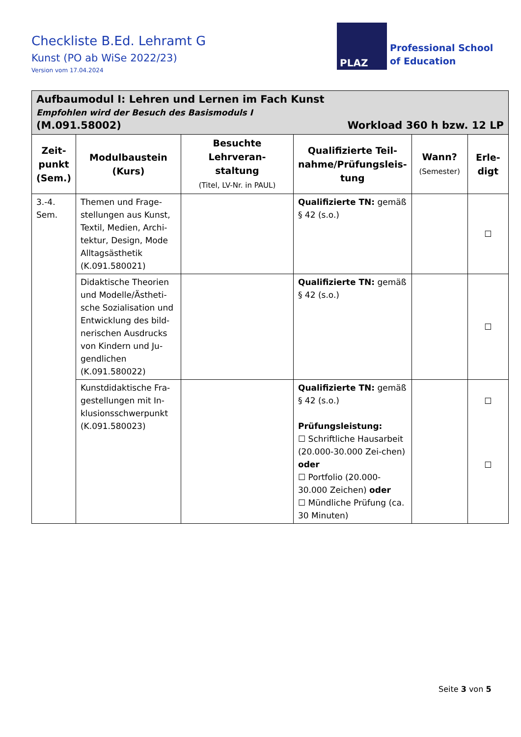Checkliste B.Ed. Lehramt G
Kunst (PO ab WiSe 2022/23)
Version vom 17.04.2024
PLAZ
Professional School
of Education
| Aufbaumodul I: Lehren und Lernen im Fach Kunst Empfohlen wird der Besuch des Basismoduls I (M.091.58002) Workload 360 h bzw. 12 LP | | | | | |
| Zeit- punkt (Sem.) | Modulbaustein (Kurs) | Besuchte Lehrveran- staltung (Titel, LV-Nr. in PAUL) | Qualifizierte Teil- nahme/Prüfungsleis- tung | Wann? (Semester) | Erle- digt |
| 3.-4. Sem. | Themen und Frage-stellungen aus Kunst, Textil, Medien, Archi-tektur, Design, Mode Alltagsästhetik (K.091.580021) | | Qualifizierte TN: gemäß § 42 (s.o.) | | ☐ |
| | Didaktische Theorien und Modelle/Ästheti-sche Sozialisation und Entwicklung des bild-nerischen Ausdrucks von Kindern und Ju-gendlichen (K.091.580022) | | Qualifizierte TN: gemäß § 42 (s.o.) | | ☐ |
| | Kunstdidaktische Fra-gestellungen mit In-klusionsschwerpunkt (K.091.580023) | | Qualifizierte TN: gemäß § 42 (s.o.) Prüfungsleistung: ☐ Schriftliche Hausarbeit (20.000-30.000 Zei-chen) oder ☐ Portfolio (20.000-30.000 Zeichen) oder ☐ Mündliche Prüfung (ca. 30 Minuten) | | ☐ ☐ |
Seite 3 von 5